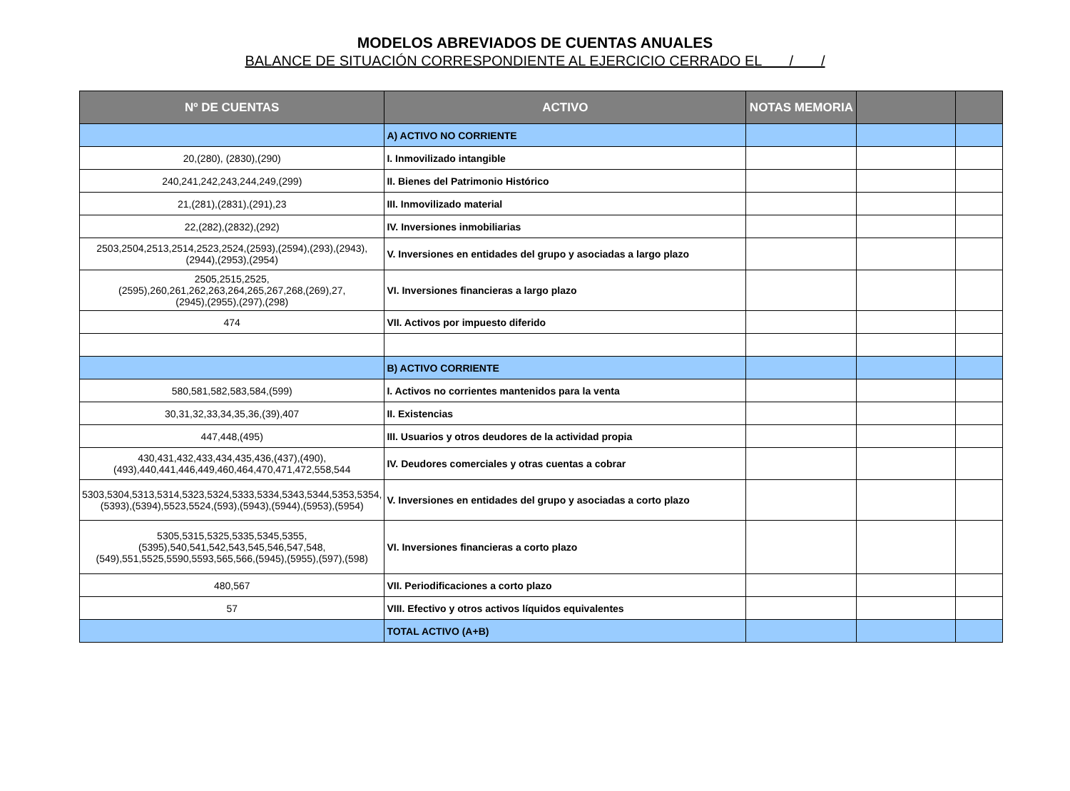MODELOS ABREVIADOS DE CUENTAS ANUALES
BALANCE DE SITUACIÓN CORRESPONDIENTE AL EJERCICIO CERRADO EL / /
| Nº DE CUENTAS | ACTIVO | NOTAS MEMORIA | | |
| --- | --- | --- | --- | --- |
| | A) ACTIVO NO CORRIENTE | | | |
| 20,(280), (2830),(290) | I. Inmovilizado intangible | | | |
| 240,241,242,243,244,249,(299) | II. Bienes del Patrimonio Histórico | | | |
| 21,(281),(2831),(291),23 | III. Inmovilizado material | | | |
| 22,(282),(2832),(292) | IV. Inversiones inmobiliarias | | | |
| 2503,2504,2513,2514,2523,2524,(2593),(2594),(293),(2943),(2944),(2953),(2954) | V. Inversiones en entidades del grupo y asociadas a largo plazo | | | |
| 2505,2515,2525, (2595),260,261,262,263,264,265,267,268,(269),27, (2945),(2955),(297),(298) | VI. Inversiones financieras a largo plazo | | | |
| 474 | VII. Activos por impuesto diferido | | | |
| | B) ACTIVO CORRIENTE | | | |
| 580,581,582,583,584,(599) | I. Activos no corrientes mantenidos para la venta | | | |
| 30,31,32,33,34,35,36,(39),407 | II. Existencias | | | |
| 447,448,(495) | III. Usuarios y otros deudores de la actividad propia | | | |
| 430,431,432,433,434,435,436,(437),(490),(493),440,441,446,449,460,464,470,471,472,558,544 | IV. Deudores comerciales y otras cuentas a cobrar | | | |
| 5303,5304,5313,5314,5323,5324,5333,5334,5343,5344,5353,5354,(5393),(5394),5523,5524,(593),(5943),(5944),(5953),(5954) | V. Inversiones en entidades del grupo y asociadas a corto plazo | | | |
| 5305,5315,5325,5335,5345,5355, (5395),540,541,542,543,545,546,547,548, (549),551,5525,5590,5593,565,566,(5945),(5955),(597),(598) | VI. Inversiones financieras a corto plazo | | | |
| 480,567 | VII. Periodificaciones a corto plazo | | | |
| 57 | VIII. Efectivo y otros activos líquidos equivalentes | | | |
| | TOTAL ACTIVO (A+B) | | | |